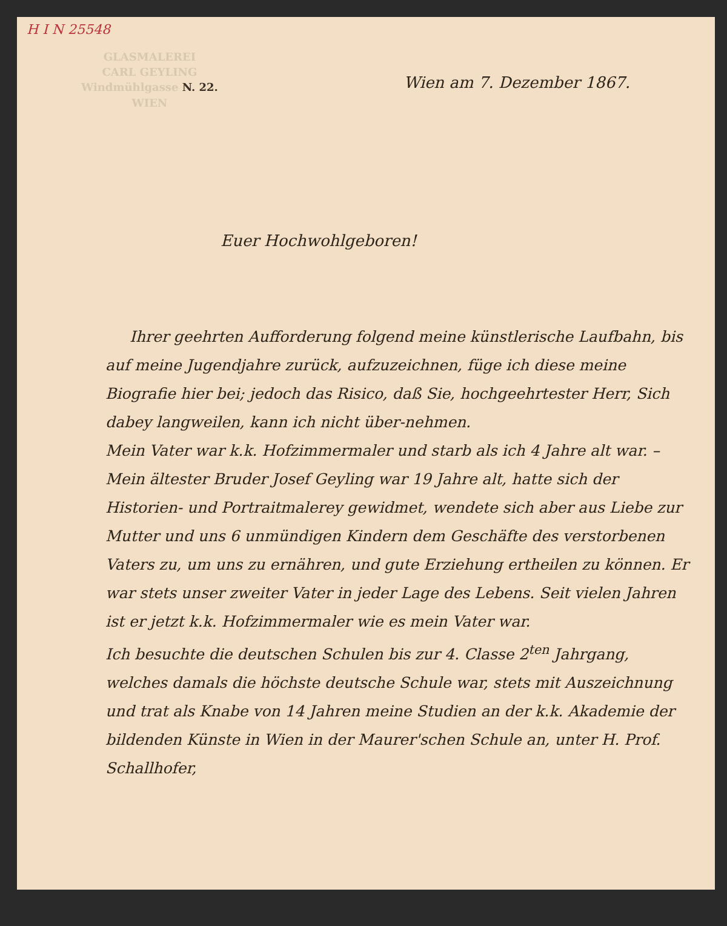H I N 25548
GLASMALEREI
CARL GEYLING
Windmühlgasse N. 22.
WIEN
Wien am 7. Dezember 1867.
Euer Hochwohlgeboren!
Ihrer geehrten Aufforderung folgend meine künstlerische Laufbahn, bis auf meine Jugendjahre zurück, aufzuzeichnen, füge ich diese meine Biografie hier bei; jedoch das Risico, daß Sie, hochgeehrtester Herr, Sich dabey langweilen, kann ich nicht über-nehmen.
Mein Vater war k.k. Hofzimmermaler und starb als ich 4 Jahre alt war. – Mein ältester Bruder Josef Geyling war 19 Jahre alt, hatte sich der Historien- und Portraitmalerey gewidmet, wendete sich aber aus Liebe zur Mutter und uns 6 unmündigen Kindern dem Geschäfte des verstorbenen Vaters zu, um uns zu ernähren, und gute Erziehung ertheilen zu können. Er war stets unser zweiter Vater in jeder Lage des Lebens. Seit vielen Jahren ist er jetzt k.k. Hofzimmermaler wie es mein Vater war.
Ich besuchte die deutschen Schulen bis zur 4. Classe 2<sup>ten</sup> Jahrgang, welches damals die höchste deutsche Schule war, stets mit Auszeichnung und trat als Knabe von 14 Jahren meine Studien an der k.k. Akademie der bildenden Künste in Wien in der Maurer'schen Schule an, unter H. Prof. Schallhofer,